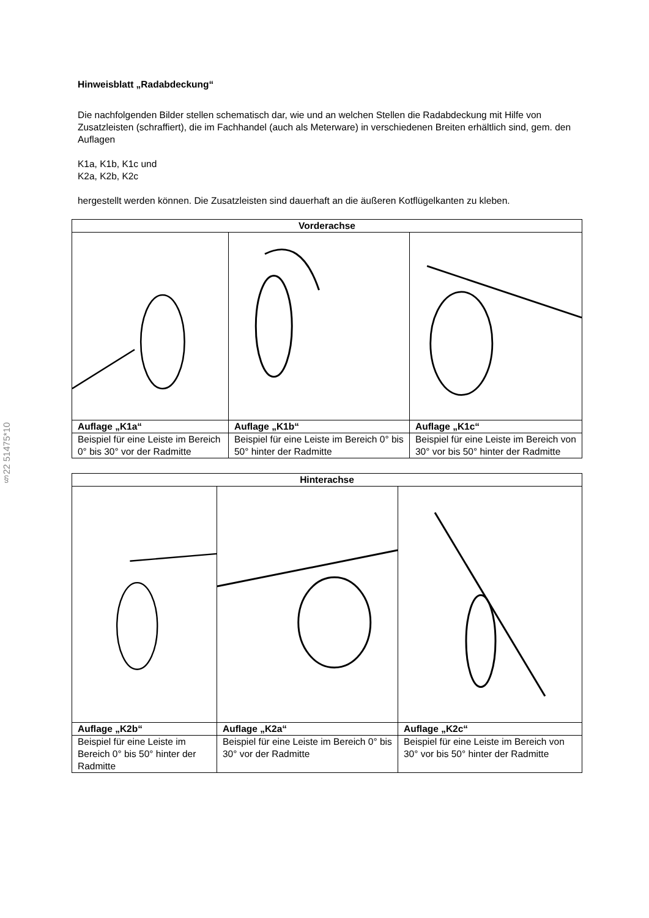§22 51475*10
Hinweisblatt „Radabdeckung“
Die nachfolgenden Bilder stellen schematisch dar, wie und an welchen Stellen die Radabdeckung mit Hilfe von Zusatzleisten (schraffiert), die im Fachhandel (auch als Meterware) in verschiedenen Breiten erhältlich sind, gem. den Auflagen
K1a, K1b, K1c und
K2a, K2b, K2c
hergestellt werden können. Die Zusatzleisten sind dauerhaft an die äußeren Kotflügelkanten zu kleben.
| Vorderachse | | |
| --- | --- | --- |
| Auflage „K1a“ | Auflage „K1b“ | Auflage „K1c“ |
| Beispiel für eine Leiste im Bereich 0° bis 30° vor der Radmitte | Beispiel für eine Leiste im Bereich 0° bis 50° hinter der Radmitte | Beispiel für eine Leiste im Bereich von 30° vor bis 50° hinter der Radmitte |
| Hinterachse | | |
| --- | --- | --- |
| Auflage „K2b“ | Auflage „K2a“ | Auflage „K2c“ |
| Beispiel für eine Leiste im Bereich 0° bis 50° hinter der Radmitte | Beispiel für eine Leiste im Bereich 0° bis 30° vor der Radmitte | Beispiel für eine Leiste im Bereich von 30° vor bis 50° hinter der Radmitte |